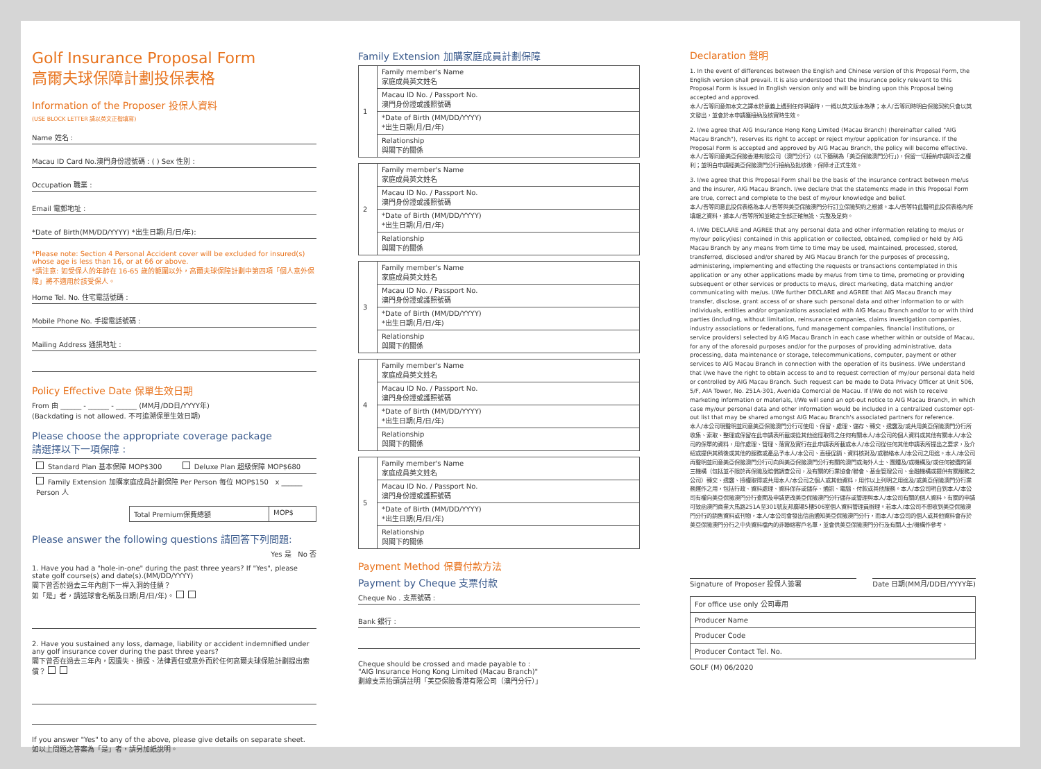Golf Insurance Proposal Form
高爾夫球保障計劃投保表格
Information of the Proposer 投保人資料
(USE BLOCK LETTER 請以英文正楷填寫)
Name 姓名 :
Macau ID Card No.澳門身份證號碼 : ( ) Sex 性別 :
Occupation 職業 :
Email 電郵地址 :
*Date of Birth(MM/DD/YYYY) *出生日期(月/日/年):
*Please note: Section 4 Personal Accident cover will be excluded for insured(s) whose age is less than 16, or at 66 or above.
*請注意: 如受保人的年齡在 16-65 歲的範圍以外，高爾夫球保障計劃中第四項「個人意外保障」將不適用於該受保人。
Home Tel. No. 住宅電話號碼 :
Mobile Phone No. 手提電話號碼 :
Mailing Address 通訊地址 :
Policy Effective Date 保單生效日期
From 由 ______ - ______ - ______ (MM月/DD日/YYYY年)
(Backdating is not allowed. 不可追溯保單生效日期)
Please choose the appropriate coverage package
請選擇以下一項保障 :
| Standard Plan 基本保障 MOP$300 | Deluxe Plan 超級保障 MOP$680 |
| Family Extension 加購家庭成員計劃保障 Per Person 每位 MOP$150 x ______ Person 人 | |
| Total Premium保費總額 | MOP$ |
Please answer the following questions 請回答下列問題:
Yes 是 No 否
1. Have you had a "hole-in-one" during the past three years? If "Yes", please state golf course(s) and date(s).(MM/DD/YYYY)
閣下曾否於過去三年內創下一桿入洞的佳績？
如「是」者，請述球會名稱及日期(月/日/年)。
2. Have you sustained any loss, damage, liability or accident indemnified under any golf insurance cover during the past three years?
閣下曾否在過去三年內，因遺失、損毀、法律責任或意外而於任何高爾夫球保險計劃提出索償？
If you answer "Yes" to any of the above, please give details on separate sheet.
如以上問題之答案為「是」者，請另加紙說明。
Family Extension 加購家庭成員計劃保障
| 1 | Family member's Name 家庭成員英文姓名 |
| | Macau ID No. / Passport No. 澳門身份證或護照號碼 |
| | *Date of Birth (MM/DD/YYYY) *出生日期(月/日/年) |
| | Relationship 與閣下的關係 |
| 2 | Family member's Name 家庭成員英文姓名 |
| | Macau ID No. / Passport No. 澳門身份證或護照號碼 |
| | *Date of Birth (MM/DD/YYYY) *出生日期(月/日/年) |
| | Relationship 與閣下的關係 |
| 3 | Family member's Name 家庭成員英文姓名 |
| | Macau ID No. / Passport No. 澳門身份證或護照號碼 |
| | *Date of Birth (MM/DD/YYYY) *出生日期(月/日/年) |
| | Relationship 與閣下的關係 |
| 4 | Family member's Name 家庭成員英文姓名 |
| | Macau ID No. / Passport No. 澳門身份證或護照號碼 |
| | *Date of Birth (MM/DD/YYYY) *出生日期(月/日/年) |
| | Relationship 與閣下的關係 |
| 5 | Family member's Name 家庭成員英文姓名 |
| | Macau ID No. / Passport No. 澳門身份證或護照號碼 |
| | *Date of Birth (MM/DD/YYYY) *出生日期(月/日/年) |
| | Relationship 與閣下的關係 |
Payment Method 保費付款方法
Payment by Cheque 支票付款
Cheque No . 支票號碼 :
Bank 銀行 :
Cheque should be crossed and made payable to :
"AIG Insurance Hong Kong Limited (Macau Branch)"
劃線支票抬頭請註明「美亞保險香港有限公司（澳門分行）」
Declaration 聲明
1. In the event of differences between the English and Chinese version of this Proposal Form, the English version shall prevail. It is also understood that the insurance policy relevant to this Proposal Form is issued in English version only and will be binding upon this Proposal being accepted and approved.
本人/吾等同意如本文之譯本於意義上遇到任何爭議時，一概以英文版本為準；本人/吾等同時明白保險契約只會以英文發出，並會於本申請獲接納及核實時生效。
2. I/we agree that AIG Insurance Hong Kong Limited (Macau Branch) (hereinafter called "AIG Macau Branch"), reserves its right to accept or reject my/our application for insurance. If the Proposal Form is accepted and approved by AIG Macau Branch, the policy will become effective.
本人/吾等同意美亞保險香港有限公司（澳門分行）(以下簡稱為「美亞保險澳門分行」)，保留一切接納申請與否之權利；並明白申請經美亞保險澳門分行接納及批核後，保障才正式生效。
3. I/we agree that this Proposal Form shall be the basis of the insurance contract between me/us and the insurer, AIG Macau Branch. I/we declare that the statements made in this Proposal Form are true, correct and complete to the best of my/our knowledge and belief.
本人/吾等同意此投保表格為本人/吾等與美亞保險澳門分行訂立保險契約之根據。本人/吾等特此聲明此投保表格內所填報之資料，據本人/吾等所知並確定全部正確無訛、完整及足夠。
4. I/We DECLARE and AGREE that any personal data and other information relating to me/us or my/our policy(ies) contained in this application or collected, obtained, complied or held by AIG Macau Branch by any means from time to time may be used, maintained, processed, stored, transferred, disclosed and/or shared by AIG Macau Branch for the purposes of processing, administering, implementing and effecting the requests or transactions contemplated in this application or any other applications made by me/us from time to time, promoting or providing subsequent or other services or products to me/us, direct marketing, data matching and/or communicating with me/us. I/We further DECLARE and AGREE that AIG Macau Branch may transfer, disclose, grant access of or share such personal data and other information to or with individuals, entities and/or organizations associated with AIG Macau Branch and/or to or with third parties (including, without limitation, reinsurance companies, claims investigation companies, industry associations or federations, fund management companies, financial institutions, or service providers) selected by AIG Macau Branch in each case whether within or outside of Macau, for any of the aforesaid purposes and/or for the purposes of providing administrative, data processing, data maintenance or storage, telecommunications, computer, payment or other services to AIG Macau Branch in connection with the operation of its business. I/We understand that I/we have the right to obtain access to and to request correction of my/our personal data held or controlled by AIG Macau Branch. Such request can be made to Data Privacy Officer at Unit 506, 5/F, AIA Tower, No. 251A-301, Avenida Comercial de Macau. If I/We do not wish to receive marketing information or materials, I/We will send an opt-out notice to AIG Macau Branch, in which case my/our personal data and other information would be included in a centralized customer opt-out list that may be shared amongst AIG Macau Branch's associated partners for reference.
本人/本公司現聲明並同意美亞保險澳門分行可使用、保留、處理、儲存、轉交、透露及/或共用美亞保險澳門分行所收集、索取、整理或保留在此申請表所載或從其他途徑取得之任何有關本人/本公司的個人資料或其他有關本人/本公司的保單的資料，用作處理、管理、落實及實行在此申請表所載或本人/本公司從任何其他申請表所提出之要求，及介紹或提供其稍後或其他的服務或產品予本人/本公司、直接促銷、資料核對及/或聯絡本人/本公司之用途。本人/本公司再聲明並同意美亞保險澳門分行可向與美亞保險澳門分行有關的澳門或海外人士、團體及/或機構及/或任何被選的第三機構（包括並不限於再保險及賠償調查公司，及有關的行業協會/聯會、基金管理公司、金融機構或提供有關服務之公司）轉交、透露、授權取得或共用本人/本公司之個人或其他資料，用作以上列明之用途及/或美亞保險澳門分行業務運作之用，包括行政、資料處理、資料保存或儲存、通訊、電腦、付款或其他服務。本人/本公司明白到本人/本公司有權向美亞保險澳門分行查閱及申請更改美亞保險澳門分行儲存或管理與本人/本公司有關的個人資料。有關的申請可致函澳門商業大馬路251A至301號友邦廣場5樓506室個人資料管理員辦理。若本人/本公司不想收到美亞保險澳門分行的銷售資料或刊物，本人/本公司會發出信函通知美亞保險澳門分行，而本人/本公司的個人或其他資料會存於美亞保險澳門分行之中央資料檔內的非聯絡客戶名單，並會供美亞保險澳門分行及有關人士/機構作參考。
Signature of Proposer 投保人簽署 Date 日期(MM月/DD日/YYYY年)
| For office use only 公司專用 |
| Producer Name |
| Producer Code |
| Producer Contact Tel. No. |
GOLF (M) 06/2020